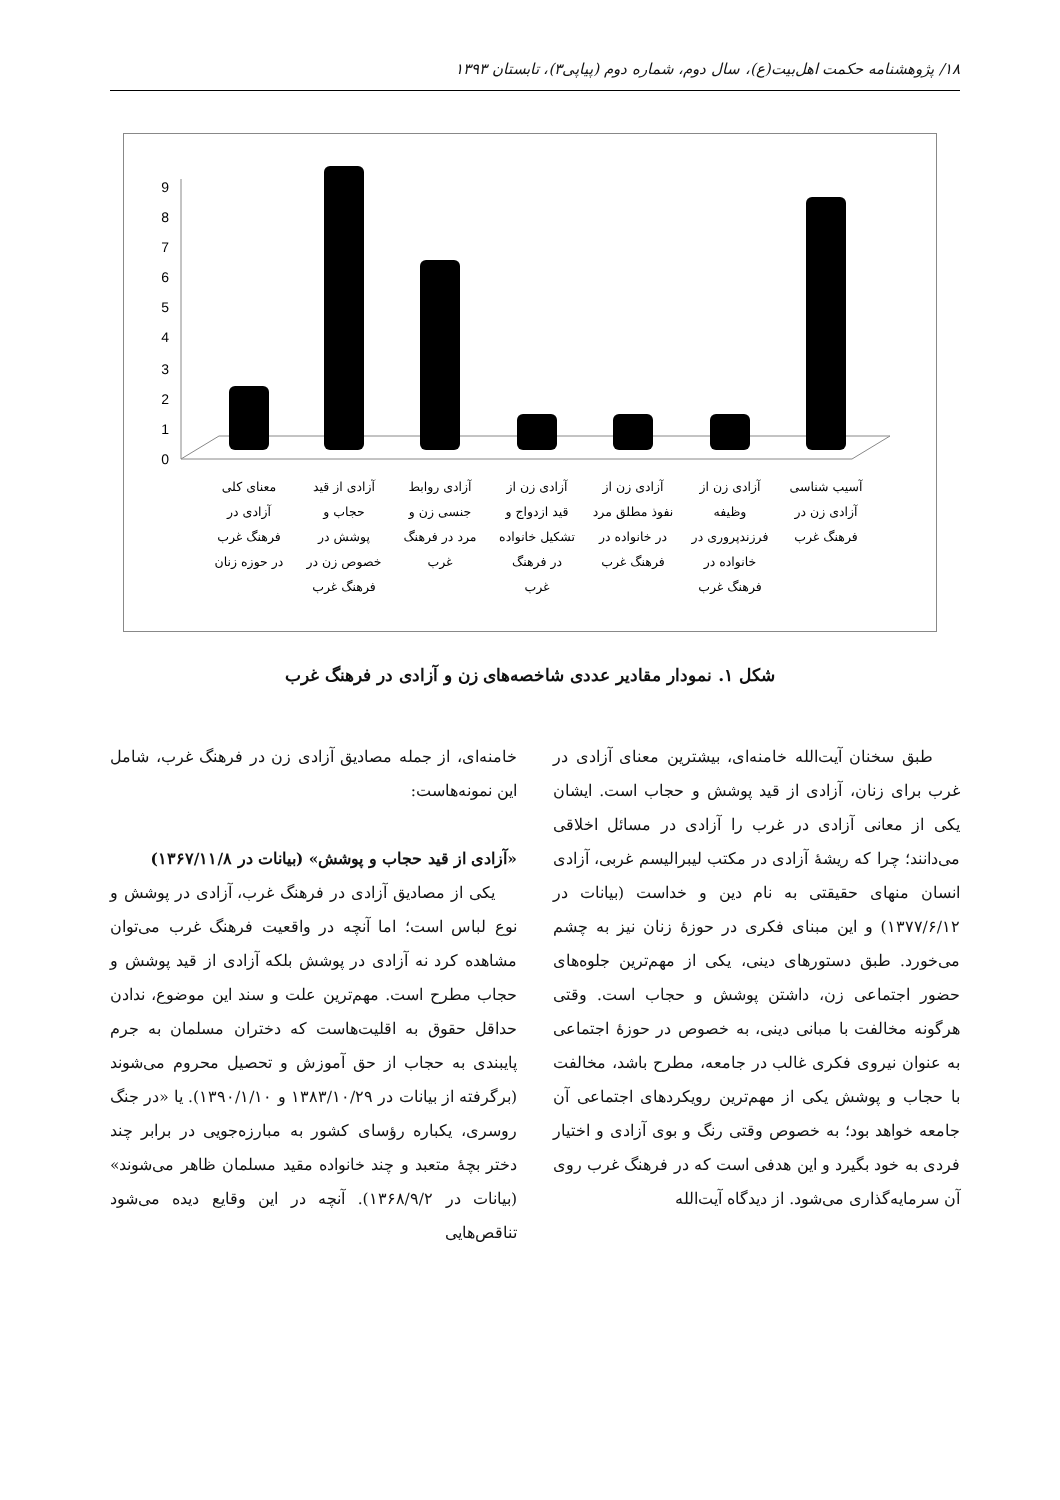۱۸/ پژوهشنامه حکمت اهل‌بیت(ع)، سال دوم، شماره دوم (پیاپی۳)، تابستان ۱۳۹۳
0
1
2
3
4
5
6
7
8
9
معنای کلی
آزادی در
فرهنگ غرب
در حوزه زنان
آزادی از قید
حجاب و
پوشش در
خصوص زن در
فرهنگ غرب
آزادی روابط
جنسی زن و
مرد در فرهنگ
غرب
آزادی زن از
قید ازدواج و
تشکیل خانواده
در فرهنگ
غرب
آزادی زن از
نفوذ مطلق مرد
در خانواده در
فرهنگ غرب
آزادی زن از
وظیفه
فرزندپروری در
خانواده در
فرهنگ غرب
آسیب شناسی
آزادی زن در
فرهنگ غرب
شکل ۱. نمودار مقادیر عددی شاخصه‌های زن و آزادی در فرهنگ غرب
طبق سخنان آیت‌الله خامنه‌ای، بیشترین معنای آزادی در غرب برای زنان، آزادی از قید پوشش و حجاب است. ایشان یکی از معانی آزادی در غرب را آزادی در مسائل اخلاقی می‌دانند؛ چرا که ریشهٔ آزادی در مکتب لیبرالیسم غربی، آزادی انسان منهای حقیقتی به نام دین و خداست (بیانات در ۱۳۷۷/۶/۱۲) و این مبنای فکری در حوزهٔ زنان نیز به چشم می‌خورد. طبق دستورهای دینی، یکی از مهم‌ترین جلوه‌های حضور اجتماعی زن، داشتن پوشش و حجاب است. وقتی هرگونه مخالفت با مبانی دینی، به خصوص در حوزهٔ اجتماعی به عنوان نیروی فکری غالب در جامعه، مطرح باشد، مخالفت با حجاب و پوشش یکی از مهم‌ترین رویکردهای اجتماعی آن جامعه خواهد بود؛ به خصوص وقتی رنگ و بوی آزادی و اختیار فردی به خود بگیرد و این هدفی است که در فرهنگ غرب روی آن سرمایه‌گذاری می‌شود. از دیدگاه آیت‌الله
خامنه‌ای، از جمله مصادیق آزادی زن در فرهنگ غرب، شامل این نمونه‌هاست:
«آزادی از قید حجاب و پوشش» (بیانات در ۱۳۶۷/۱۱/۸)
یکی از مصادیق آزادی در فرهنگ غرب، آزادی در پوشش و نوع لباس است؛ اما آنچه در واقعیت فرهنگ غرب می‌توان مشاهده کرد نه آزادی در پوشش بلکه آزادی از قید پوشش و حجاب مطرح است. مهم‌ترین علت و سند این موضوع، ندادن حداقل حقوق به اقلیت‌هاست که دختران مسلمان به جرم پایبندی به حجاب از حق آموزش و تحصیل محروم می‌شوند (برگرفته از بیانات در ۱۳۸۳/۱۰/۲۹ و ۱۳۹۰/۱/۱۰). یا «در جنگ روسری، یکباره رؤسای کشور به مبارزه‌جویی در برابر چند دختر بچهٔ متعبد و چند خانواده مقید مسلمان ظاهر می‌شوند» (بیانات در ۱۳۶۸/۹/۲). آنچه در این وقایع دیده می‌شود تناقص‌هایی